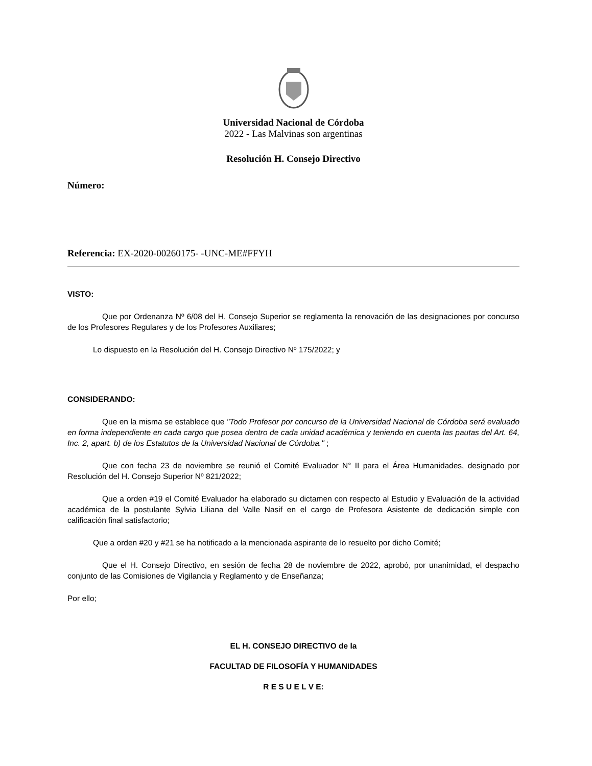Universidad Nacional de Córdoba
2022 - Las Malvinas son argentinas
Resolución H. Consejo Directivo
Número:
Referencia: EX-2020-00260175- -UNC-ME#FFYH
VISTO:
Que por Ordenanza Nº 6/08 del H. Consejo Superior se reglamenta la renovación de las designaciones por concurso de los Profesores Regulares y de los Profesores Auxiliares;
Lo dispuesto en la Resolución del H. Consejo Directivo Nº 175/2022; y
CONSIDERANDO:
Que en la misma se establece que "Todo Profesor por concurso de la Universidad Nacional de Córdoba será evaluado en forma independiente en cada cargo que posea dentro de cada unidad académica y teniendo en cuenta las pautas del Art. 64, Inc. 2, apart. b) de los Estatutos de la Universidad Nacional de Córdoba." ;
Que con fecha 23 de noviembre se reunió el Comité Evaluador N° II para el Área Humanidades, designado por Resolución del H. Consejo Superior Nº 821/2022;
Que a orden #19 el Comité Evaluador ha elaborado su dictamen con respecto al Estudio y Evaluación de la actividad académica de la postulante Sylvia Liliana del Valle Nasif en el cargo de Profesora Asistente de dedicación simple con calificación final satisfactorio;
Que a orden #20 y #21 se ha notificado a la mencionada aspirante de lo resuelto por dicho Comité;
Que el H. Consejo Directivo, en sesión de fecha 28 de noviembre de 2022, aprobó, por unanimidad, el despacho conjunto de las Comisiones de Vigilancia y Reglamento y de Enseñanza;
Por ello;
EL H. CONSEJO DIRECTIVO de la
FACULTAD DE FILOSOFÍA Y HUMANIDADES
R E S U E L V E: